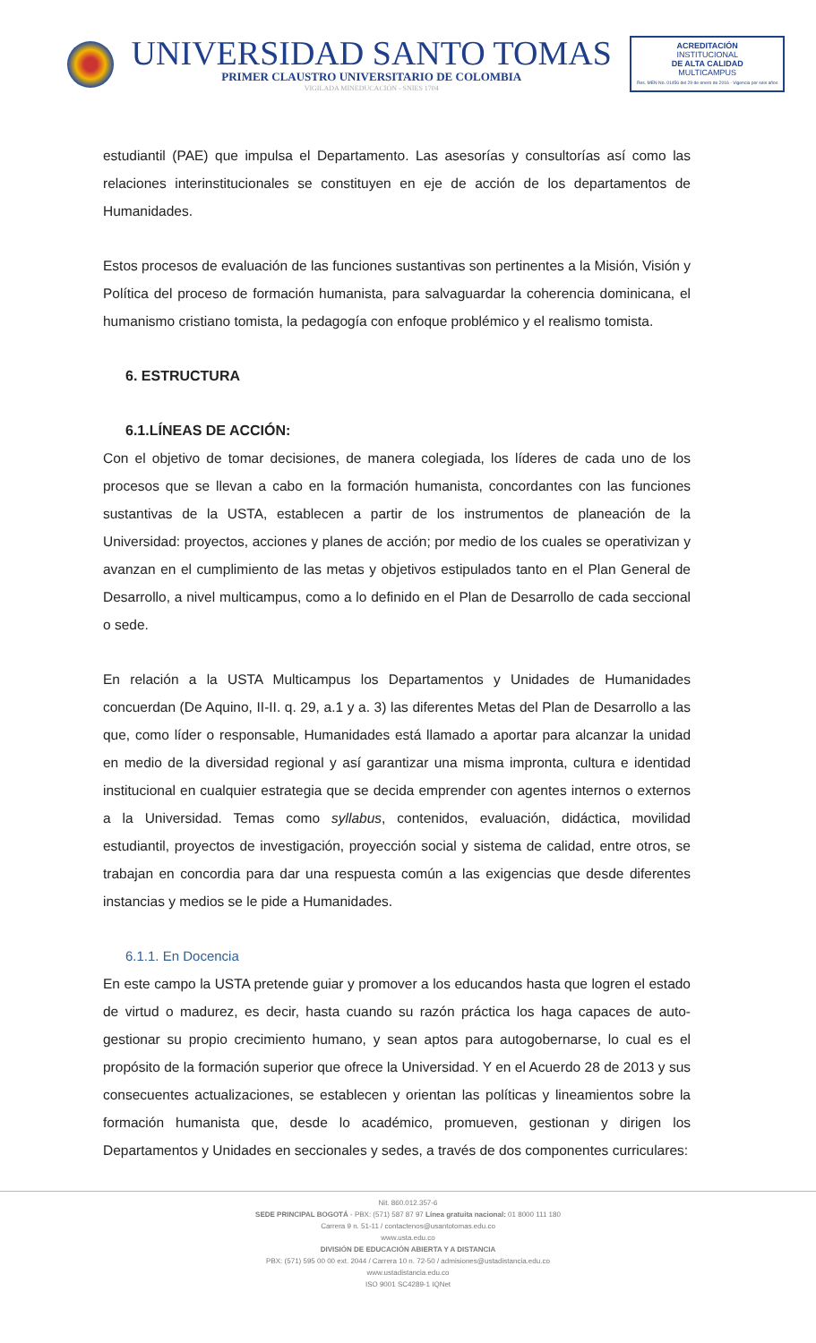UNIVERSIDAD SANTO TOMAS
PRIMER CLAUSTRO UNIVERSITARIO DE COLOMBIA
VIGILADA MINEDUCACIÓN - SNIES 1704
ACREDITACIÓN
INSTITUCIONAL
DE ALTA CALIDAD
MULTICAMPUS
Res. MEN No. 01456 del 29 de enero de 2016 · Vigencia por seis años
estudiantil (PAE) que impulsa el Departamento. Las asesorías y consultorías así como las relaciones interinstitucionales se constituyen en eje de acción de los departamentos de Humanidades.
Estos procesos de evaluación de las funciones sustantivas son pertinentes a la Misión, Visión y Política del proceso de formación humanista, para salvaguardar la coherencia dominicana, el humanismo cristiano tomista, la pedagogía con enfoque problémico y el realismo tomista.
6. ESTRUCTURA
6.1.LÍNEAS DE ACCIÓN:
Con el objetivo de tomar decisiones, de manera colegiada, los líderes de cada uno de los procesos que se llevan a cabo en la formación humanista, concordantes con las funciones sustantivas de la USTA, establecen a partir de los instrumentos de planeación de la Universidad: proyectos, acciones y planes de acción; por medio de los cuales se operativizan y avanzan en el cumplimiento de las metas y objetivos estipulados tanto en el Plan General de Desarrollo, a nivel multicampus, como a lo definido en el Plan de Desarrollo de cada seccional o sede.
En relación a la USTA Multicampus los Departamentos y Unidades de Humanidades concuerdan (De Aquino, II-II. q. 29, a.1 y a. 3) las diferentes Metas del Plan de Desarrollo a las que, como líder o responsable, Humanidades está llamado a aportar para alcanzar la unidad en medio de la diversidad regional y así garantizar una misma impronta, cultura e identidad institucional en cualquier estrategia que se decida emprender con agentes internos o externos a la Universidad. Temas como syllabus, contenidos, evaluación, didáctica, movilidad estudiantil, proyectos de investigación, proyección social y sistema de calidad, entre otros, se trabajan en concordia para dar una respuesta común a las exigencias que desde diferentes instancias y medios se le pide a Humanidades.
6.1.1. En Docencia
En este campo la USTA pretende guiar y promover a los educandos hasta que logren el estado de virtud o madurez, es decir, hasta cuando su razón práctica los haga capaces de auto-gestionar su propio crecimiento humano, y sean aptos para autogobernarse, lo cual es el propósito de la formación superior que ofrece la Universidad. Y en el Acuerdo 28 de 2013 y sus consecuentes actualizaciones, se establecen y orientan las políticas y lineamientos sobre la formación humanista que, desde lo académico, promueven, gestionan y dirigen los Departamentos y Unidades en seccionales y sedes, a través de dos componentes curriculares:
Nit. 860.012.357-6
SEDE PRINCIPAL BOGOTÁ - PBX: (571) 587 87 97 Línea gratuita nacional: 01 8000 111 180
Carrera 9 n. 51-11 / contactenos@usantotomas.edu.co
www.usta.edu.co
DIVISIÓN DE EDUCACIÓN ABIERTA Y A DISTANCIA
PBX: (571) 595 00 00 ext. 2044 / Carrera 10 n. 72-50 / admisiones@ustadistancia.edu.co
www.ustadistancia.edu.co
ISO 9001 SC4289-1 IQNet